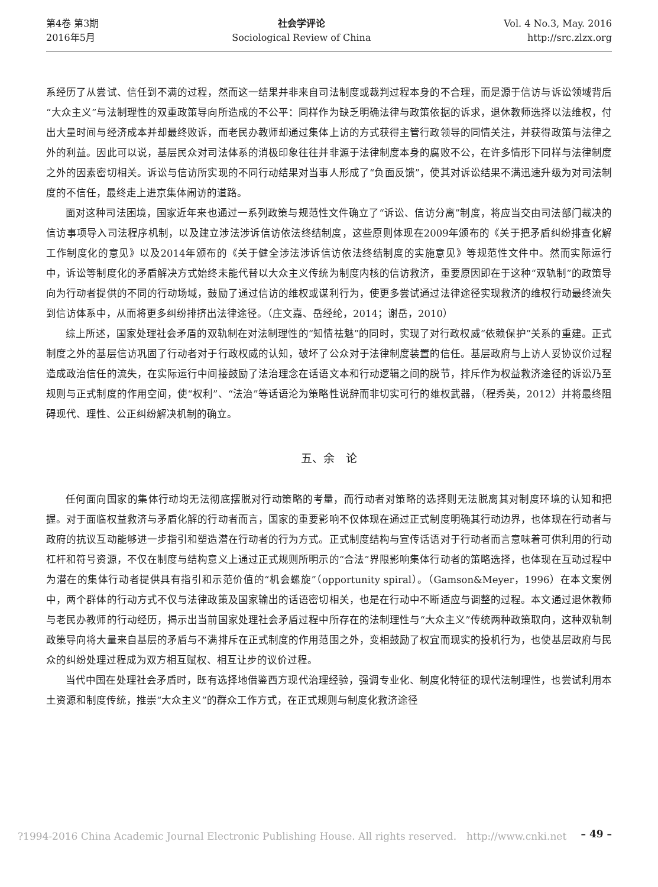第4卷 第3期
2016年5月
社会学评论
Sociological Review of China
Vol. 4 No.3, May. 2016
http://src.zlzx.org
系经历了从尝试、信任到不满的过程，然而这一结果并非来自司法制度或裁判过程本身的不合理，而是源于信访与诉讼领域背后“大众主义”与法制理性的双重政策导向所造成的不公平：同样作为缺乏明确法律与政策依据的诉求，退休教师选择以法维权，付出大量时间与经济成本并却最终败诉，而老民办教师却通过集体上访的方式获得主管行政领导的同情关注，并获得政策与法律之外的利益。因此可以说，基层民众对司法体系的消极印象往往并非源于法律制度本身的腐败不公，在许多情形下同样与法律制度之外的因素密切相关。诉讼与信访所实现的不同行动结果对当事人形成了“负面反馈”，使其对诉讼结果不满迅速升级为对司法制度的不信任，最终走上进京集体闹访的道路。
面对这种司法困境，国家近年来也通过一系列政策与规范性文件确立了“诉讼、信访分离”制度，将应当交由司法部门裁决的信访事项导入司法程序机制，以及建立涉法涉诉信访依法终结制度，这些原则体现在2009年颁布的《关于把矛盾纠纷排查化解工作制度化的意见》以及2014年颁布的《关于健全涉法涉诉信访依法终结制度的实施意见》等规范性文件中。然而实际运行中，诉讼等制度化的矛盾解决方式始终未能代替以大众主义传统为制度内核的信访救济，重要原因即在于这种“双轨制”的政策导向为行动者提供的不同的行动场域，鼓励了通过信访的维权或谋利行为，使更多尝试通过法律途径实现救济的维权行动最终流失到信访体系中，从而将更多纠纷排挤出法律途径。（庄文嘉、岳经纶，2014；谢岳，2010）
综上所述，国家处理社会矛盾的双轨制在对法制理性的“知情祛魅”的同时，实现了对行政权威“依赖保护”关系的重建。正式制度之外的基层信访巩固了行动者对于行政权威的认知，破坏了公众对于法律制度装置的信任。基层政府与上访人妥协议价过程造成政治信任的流失，在实际运行中间接鼓励了法治理念在话语文本和行动逻辑之间的脱节，排斥作为权益救济途径的诉讼乃至规则与正式制度的作用空间，使“权利”、“法治”等话语沦为策略性说辞而非切实可行的维权武器，（程秀英，2012）并将最终阻碍现代、理性、公正纠纷解决机制的确立。
五、余　论
任何面向国家的集体行动均无法彻底摆脱对行动策略的考量，而行动者对策略的选择则无法脱离其对制度环境的认知和把握。对于面临权益救济与矛盾化解的行动者而言，国家的重要影响不仅体现在通过正式制度明确其行动边界，也体现在行动者与政府的抗议互动能够进一步指引和塑造潜在行动者的行为方式。正式制度结构与宣传话语对于行动者而言意味着可供利用的行动杠杆和符号资源，不仅在制度与结构意义上通过正式规则所明示的“合法”界限影响集体行动者的策略选择，也体现在互动过程中为潜在的集体行动者提供具有指引和示范价值的“机会螺旋”（opportunity spiral）。（Gamson&Meyer，1996）在本文案例中，两个群体的行动方式不仅与法律政策及国家输出的话语密切相关，也是在行动中不断适应与调整的过程。本文通过退休教师与老民办教师的行动经历，揭示出当前国家处理社会矛盾过程中所存在的法制理性与“大众主义”传统两种政策取向，这种双轨制政策导向将大量来自基层的矛盾与不满排斥在正式制度的作用范围之外，变相鼓励了权宜而现实的投机行为，也使基层政府与民众的纠纷处理过程成为双方相互赋权、相互让步的议价过程。
当代中国在处理社会矛盾时，既有选择地借鉴西方现代治理经验，强调专业化、制度化特征的现代法制理性，也尝试利用本土资源和制度传统，推崇“大众主义”的群众工作方式，在正式规则与制度化救济途径
?1994-2016 China Academic Journal Electronic Publishing House. All rights reserved.　http://www.cnki.net – 49 –